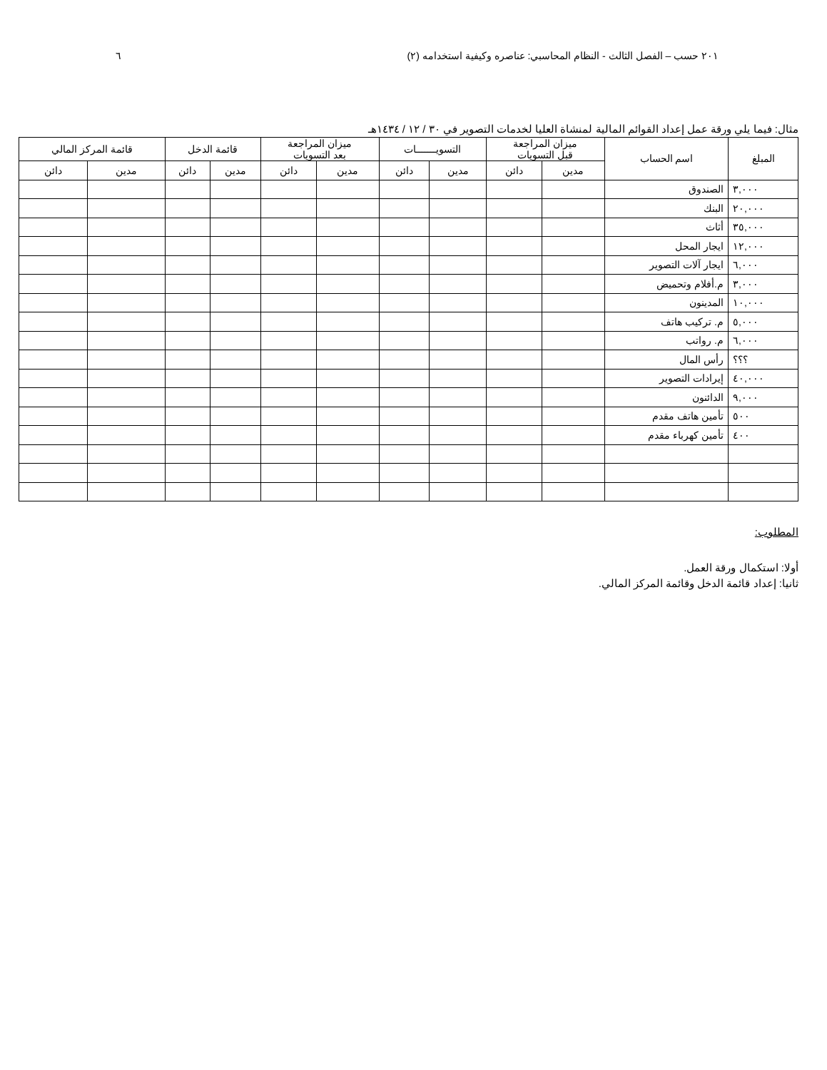٢٠١ حسب – الفصل الثالث - النظام المحاسبي: عناصره وكيفية استخدامه (٢) ٦
مثال: فيما يلي ورقة عمل إعداد القوائم المالية لمنشاة العليا لخدمات التصوير في ٣٠ / ١٢ / ١٤٣٤هـ
| المبلغ | اسم الحساب | ميزان المراجعة قبل التسويات | | التسويـــــــات | | ميزان المراجعة بعد التسويات | | قائمة الدخل | | قائمة المركز المالي | |
| --- | --- | --- | --- | --- | --- | --- | --- | --- | --- | --- | --- |
| | | مدين | دائن | مدين | دائن | مدين | دائن | مدين | دائن | مدين | دائن |
| ٣,٠٠٠ | الصندوق | | | | | | | | | | |
| ٢٠,٠٠٠ | البنك | | | | | | | | | | |
| ٣٥,٠٠٠ | أثاث | | | | | | | | | | |
| ١٢,٠٠٠ | ايجار المحل | | | | | | | | | | |
| ٦,٠٠٠ | ايجار آلات التصوير | | | | | | | | | | |
| ٣,٠٠٠ | م.أفلام وتحميض | | | | | | | | | | |
| ١٠,٠٠٠ | المدينون | | | | | | | | | | |
| ٥,٠٠٠ | م. تركيب هاتف | | | | | | | | | | |
| ٦,٠٠٠ | م. رواتب | | | | | | | | | | |
| ؟؟؟ | رأس المال | | | | | | | | | | |
| ٤٠,٠٠٠ | إيرادات التصوير | | | | | | | | | | |
| ٩,٠٠٠ | الدائنون | | | | | | | | | | |
| ٥٠٠ | تأمين هاتف مقدم | | | | | | | | | | |
| ٤٠٠ | تأمين كهرباء مقدم | | | | | | | | | | |
المطلوب:
أولا: استكمال ورقة العمل.
ثانيا: إعداد قائمة الدخل وقائمة المركز المالي.